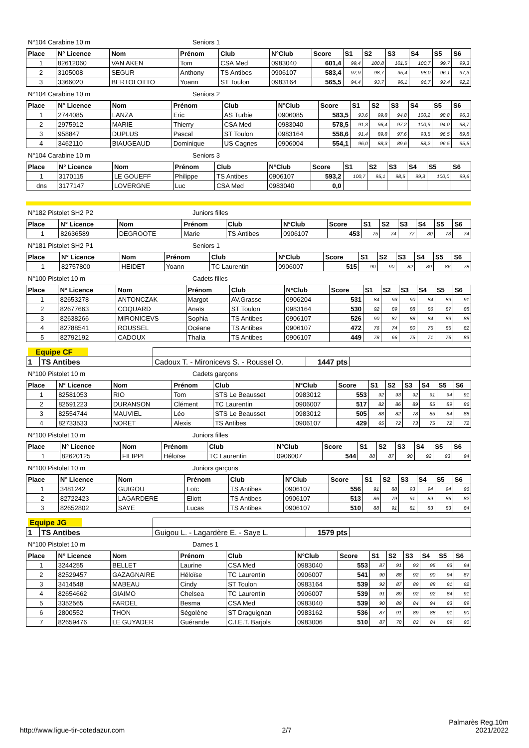N°104 Carabine 10 m Seniors 1
| Place | N° Licence | Nom | Prénom | Club | N°Club | Score | S1 | S2 | S3 | S4 | S5 | S6 |
| --- | --- | --- | --- | --- | --- | --- | --- | --- | --- | --- | --- | --- |
| 1 | 82612060 | VAN AKEN | Tom | CSA Med | 0983040 | 601,4 | 99,4 | 100,8 | 101,5 | 100,7 | 99,7 | 99,3 |
| 2 | 3105008 | SEGUR | Anthony | TS Antibes | 0906107 | 583,4 | 97,9 | 98,7 | 95,4 | 98,0 | 96,1 | 97,3 |
| 3 | 3366020 | BERTOLOTTO | Yoann | ST Toulon | 0983164 | 565,5 | 94,4 | 93,7 | 96,1 | 96,7 | 92,4 | 92,2 |
N°104 Carabine 10 m Seniors 2
| Place | N° Licence | Nom | Prénom | Club | N°Club | Score | S1 | S2 | S3 | S4 | S5 | S6 |
| --- | --- | --- | --- | --- | --- | --- | --- | --- | --- | --- | --- | --- |
| 1 | 2744085 | LANZA | Eric | AS Turbie | 0906085 | 583,5 | 93,6 | 99,8 | 94,8 | 100,2 | 98,8 | 96,3 |
| 2 | 2975912 | MARIE | Thierry | CSA Med | 0983040 | 578,5 | 91,3 | 96,4 | 97,2 | 100,9 | 94,0 | 98,7 |
| 3 | 958847 | DUPLUS | Pascal | ST Toulon | 0983164 | 558,6 | 91,4 | 89,8 | 97,6 | 93,5 | 96,5 | 89,8 |
| 4 | 3462110 | BIAUGEAUD | Dominique | US Cagnes | 0906004 | 554,1 | 96,0 | 88,3 | 89,6 | 88,2 | 96,5 | 95,5 |
N°104 Carabine 10 m Seniors 3
| Place | N° Licence | Nom | Prénom | Club | N°Club | Score | S1 | S2 | S3 | S4 | S5 | S6 |
| --- | --- | --- | --- | --- | --- | --- | --- | --- | --- | --- | --- | --- |
| 1 | 3170115 | LE GOUEFF | Philippe | TS Antibes | 0906107 | 593,2 | 100,7 | 95,1 | 98,5 | 99,3 | 100,0 | 99,6 |
| dns | 3177147 | LOVERGNE | Luc | CSA Med | 0983040 | 0,0 | | | | | | |
N°182 Pistolet SH2 P2 Juniors filles
| Place | N° Licence | Nom | Prénom | Club | N°Club | Score | S1 | S2 | S3 | S4 | S5 | S6 |
| --- | --- | --- | --- | --- | --- | --- | --- | --- | --- | --- | --- | --- |
| 1 | 82636589 | DEGROOTE | Marie | TS Antibes | 0906107 | 453 | 75 | 74 | 77 | 80 | 73 | 74 |
N°181 Pistolet SH2 P1 Seniors 1
| Place | N° Licence | Nom | Prénom | Club | N°Club | Score | S1 | S2 | S3 | S4 | S5 | S6 |
| --- | --- | --- | --- | --- | --- | --- | --- | --- | --- | --- | --- | --- |
| 1 | 82757800 | HEIDET | Yoann | TC Laurentin | 0906007 | 515 | 90 | 90 | 82 | 89 | 86 | 78 |
N°100 Pistolet 10 m Cadets filles
| Place | N° Licence | Nom | Prénom | Club | N°Club | Score | S1 | S2 | S3 | S4 | S5 | S6 |
| --- | --- | --- | --- | --- | --- | --- | --- | --- | --- | --- | --- | --- |
| 1 | 82653278 | ANTONCZAK | Margot | AV.Grasse | 0906204 | 531 | 84 | 93 | 90 | 84 | 89 | 91 |
| 2 | 82677663 | COQUARD | Anaïs | ST Toulon | 0983164 | 530 | 92 | 89 | 88 | 86 | 87 | 88 |
| 3 | 82638266 | MIRONICEVS | Sophia | TS Antibes | 0906107 | 526 | 90 | 87 | 88 | 84 | 89 | 88 |
| 4 | 82788541 | ROUSSEL | Océane | TS Antibes | 0906107 | 472 | 76 | 74 | 80 | 75 | 85 | 82 |
| 5 | 82792192 | CADOUX | Thalia | TS Antibes | 0906107 | 449 | 78 | 66 | 75 | 71 | 76 | 83 |
| Equipe CF | | | | |
| 1 | TS Antibes | Cadoux T. - Mironicevs S. - Roussel O. | 1447 pts | |
N°100 Pistolet 10 m Cadets garçons
| Place | N° Licence | Nom | Prénom | Club | N°Club | Score | S1 | S2 | S3 | S4 | S5 | S6 |
| --- | --- | --- | --- | --- | --- | --- | --- | --- | --- | --- | --- | --- |
| 1 | 82581053 | RIO | Tom | STS Le Beausset | 0983012 | 553 | 92 | 93 | 92 | 91 | 94 | 91 |
| 2 | 82591223 | DURANSON | Clément | TC Laurentin | 0906007 | 517 | 82 | 86 | 89 | 85 | 89 | 86 |
| 3 | 82554744 | MAUVIEL | Léo | STS Le Beausset | 0983012 | 505 | 88 | 82 | 78 | 85 | 84 | 88 |
| 4 | 82733533 | NORET | Alexis | TS Antibes | 0906107 | 429 | 65 | 72 | 73 | 75 | 72 | 72 |
N°100 Pistolet 10 m Juniors filles
| Place | N° Licence | Nom | Prénom | Club | N°Club | Score | S1 | S2 | S3 | S4 | S5 | S6 |
| --- | --- | --- | --- | --- | --- | --- | --- | --- | --- | --- | --- | --- |
| 1 | 82620125 | FILIPPI | Héloïse | TC Laurentin | 0906007 | 544 | 88 | 87 | 90 | 92 | 93 | 94 |
N°100 Pistolet 10 m Juniors garçons
| Place | N° Licence | Nom | Prénom | Club | N°Club | Score | S1 | S2 | S3 | S4 | S5 | S6 |
| --- | --- | --- | --- | --- | --- | --- | --- | --- | --- | --- | --- | --- |
| 1 | 3481242 | GUIGOU | Loïc | TS Antibes | 0906107 | 556 | 91 | 88 | 93 | 94 | 94 | 96 |
| 2 | 82722423 | LAGARDERE | Eliott | TS Antibes | 0906107 | 513 | 86 | 79 | 91 | 89 | 86 | 82 |
| 3 | 82652802 | SAYE | Lucas | TS Antibes | 0906107 | 510 | 88 | 91 | 81 | 83 | 83 | 84 |
| Equipe JG | | | | |
| 1 | TS Antibes | Guigou L. - Lagardère E. - Saye L. | 1579 pts | |
N°100 Pistolet 10 m Dames 1
| Place | N° Licence | Nom | Prénom | Club | N°Club | Score | S1 | S2 | S3 | S4 | S5 | S6 |
| --- | --- | --- | --- | --- | --- | --- | --- | --- | --- | --- | --- | --- |
| 1 | 3244255 | BELLET | Laurine | CSA Med | 0983040 | 553 | 87 | 91 | 93 | 95 | 93 | 94 |
| 2 | 82529457 | GAZAGNAIRE | Héloïse | TC Laurentin | 0906007 | 541 | 90 | 88 | 92 | 90 | 94 | 87 |
| 3 | 3414548 | MABEAU | Cindy | ST Toulon | 0983164 | 539 | 92 | 87 | 89 | 88 | 91 | 92 |
| 4 | 82654662 | GIAIMO | Chelsea | TC Laurentin | 0906007 | 539 | 91 | 89 | 92 | 92 | 84 | 91 |
| 5 | 3352565 | FARDEL | Besma | CSA Med | 0983040 | 539 | 90 | 89 | 84 | 94 | 93 | 89 |
| 6 | 2800552 | THON | Ségolène | ST Draguignan | 0983162 | 536 | 87 | 91 | 89 | 88 | 91 | 90 |
| 7 | 82659476 | LE GUYADER | Guérande | C.I.E.T. Barjols | 0983006 | 510 | 87 | 78 | 82 | 84 | 89 | 90 |
http://www.ligue-tir-cotedazur.com 2/7 Palmarès Reg.10m
2021/2022